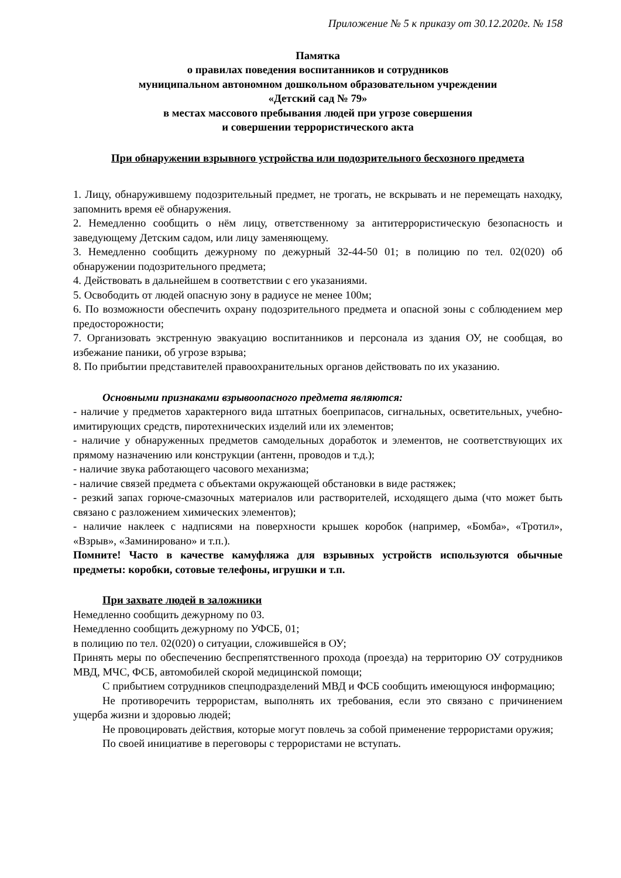Приложение № 5 к приказу от 30.12.2020г. № 158
Памятка
о правилах поведения воспитанников и сотрудников
муниципальном автономном дошкольном образовательном учреждении
«Детский сад № 79»
в местах массового пребывания людей при угрозе совершения
и совершении террористического акта
При обнаружении взрывного устройства или подозрительного бесхозного предмета
1. Лицу, обнаружившему подозрительный предмет, не трогать, не вскрывать и не перемещать находку, запомнить время её обнаружения.
2. Немедленно сообщить о нём лицу, ответственному за антитеррористическую безопасность и заведующему Детским садом, или лицу заменяющему.
3. Немедленно сообщить дежурному по дежурный 32-44-50 01; в полицию по тел. 02(020) об обнаружении подозрительного предмета;
4. Действовать в дальнейшем в соответствии с его указаниями.
5. Освободить от людей опасную зону в радиусе не менее 100м;
6. По возможности обеспечить охрану подозрительного предмета и опасной зоны с соблюдением мер предосторожности;
7. Организовать экстренную эвакуацию воспитанников и персонала из здания ОУ, не сообщая, во избежание паники, об угрозе взрыва;
8. По прибытии представителей правоохранительных органов действовать по их указанию.
Основными признаками взрывоопасного предмета являются:
- наличие у предметов характерного вида штатных боеприпасов, сигнальных, осветительных, учебно-имитирующих средств, пиротехнических изделий или их элементов;
- наличие у обнаруженных предметов самодельных доработок и элементов, не соответствующих их прямому назначению или конструкции (антенн, проводов и т.д.);
- наличие звука работающего часового механизма;
- наличие связей предмета с объектами окружающей обстановки в виде растяжек;
- резкий запах горюче-смазочных материалов или растворителей, исходящего дыма (что может быть связано с разложением химических элементов);
- наличие наклеек с надписями на поверхности крышек коробок (например, «Бомба», «Тротил», «Взрыв», «Заминировано» и т.п.).
Помните! Часто в качестве камуфляжа для взрывных устройств используются обычные предметы: коробки, сотовые телефоны, игрушки и т.п.
При захвате людей в заложники
Немедленно сообщить дежурному по 03.
Немедленно сообщить дежурному по УФСБ, 01;
в полицию по тел. 02(020) о ситуации, сложившейся в ОУ;
Принять меры по обеспечению беспрепятственного прохода (проезда) на территорию ОУ сотрудников МВД, МЧС, ФСБ, автомобилей скорой медицинской помощи;
С прибытием сотрудников спецподразделений МВД и ФСБ сообщить имеющуюся информацию;
Не противоречить террористам, выполнять их требования, если это связано с причинением ущерба жизни и здоровью людей;
Не провоцировать действия, которые могут повлечь за собой применение террористами оружия;
По своей инициативе в переговоры с террористами не вступать.